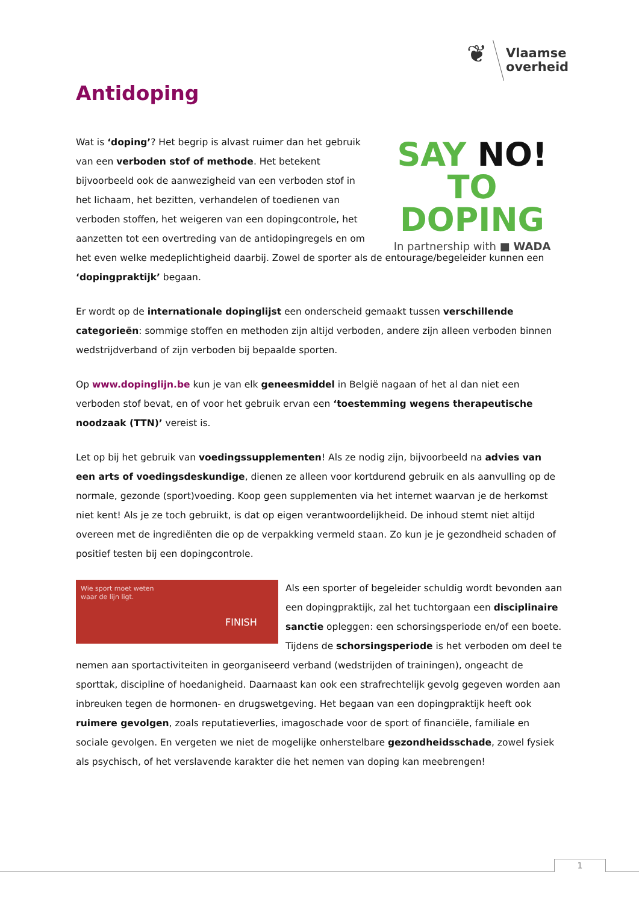❦
Vlaamse
overheid
Antidoping
SAY NO!
TO DOPING
In partnership with ■ WADA
Wat is ‘doping’? Het begrip is alvast ruimer dan het gebruik van een verboden stof of methode. Het betekent bijvoorbeeld ook de aanwezigheid van een verboden stof in het lichaam, het bezitten, verhandelen of toedienen van verboden stoffen, het weigeren van een dopingcontrole, het aanzetten tot een overtreding van de antidopingregels en om het even welke medeplichtigheid daarbij. Zowel de sporter als de entourage/begeleider kunnen een ‘dopingpraktijk’ begaan.
Er wordt op de internationale dopinglijst een onderscheid gemaakt tussen verschillende categorieën: sommige stoffen en methoden zijn altijd verboden, andere zijn alleen verboden binnen wedstrijdverband of zijn verboden bij bepaalde sporten.
Op www.dopinglijn.be kun je van elk geneesmiddel in België nagaan of het al dan niet een verboden stof bevat, en of voor het gebruik ervan een ‘toestemming wegens therapeutische noodzaak (TTN)’ vereist is.
Let op bij het gebruik van voedingssupplementen! Als ze nodig zijn, bijvoorbeeld na advies van een arts of voedingsdeskundige, dienen ze alleen voor kortdurend gebruik en als aanvulling op de normale, gezonde (sport)voeding. Koop geen supplementen via het internet waarvan je de herkomst niet kent! Als je ze toch gebruikt, is dat op eigen verantwoordelijkheid. De inhoud stemt niet altijd overeen met de ingrediënten die op de verpakking vermeld staan. Zo kun je je gezondheid schaden of positief testen bij een dopingcontrole.
Wie sport moet weten
waar de lijn ligt.
FINISH
Als een sporter of begeleider schuldig wordt bevonden aan een dopingpraktijk, zal het tuchtorgaan een disciplinaire sanctie opleggen: een schorsingsperiode en/of een boete. Tijdens de schorsingsperiode is het verboden om deel te nemen aan sportactiviteiten in georganiseerd verband (wedstrijden of trainingen), ongeacht de sporttak, discipline of hoedanigheid. Daarnaast kan ook een strafrechtelijk gevolg gegeven worden aan inbreuken tegen de hormonen- en drugswetgeving. Het begaan van een dopingpraktijk heeft ook ruimere gevolgen, zoals reputatieverlies, imagoschade voor de sport of financiële, familiale en sociale gevolgen. En vergeten we niet de mogelijke onherstelbare gezondheidsschade, zowel fysiek als psychisch, of het verslavende karakter die het nemen van doping kan meebrengen!
1